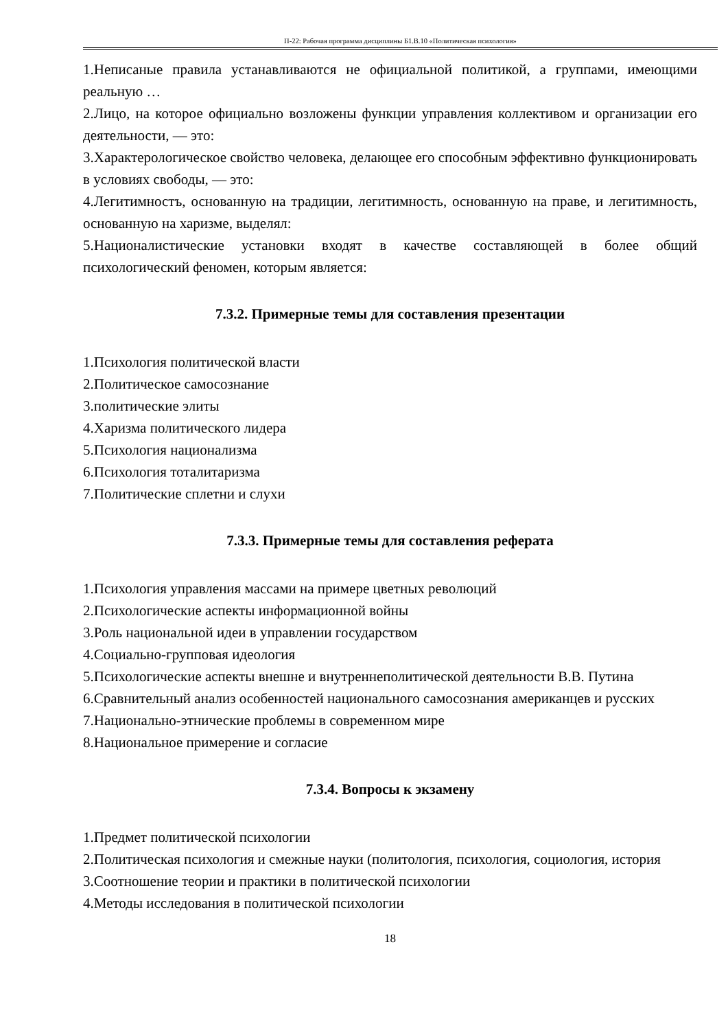П-22: Рабочая программа дисциплины Б1.В.10 «Политическая психология»
1.Неписаные правила устанавливаются не официальной политикой, а группами, имеющими реальную …
2.Лицо, на которое официально возложены функции управления коллективом и организации его деятельности, — это:
3.Характерологическое свойство человека, делающее его способным эффективно функционировать в условиях свободы, — это:
4.Легитимностъ, основанную на традиции, легитимность, основанную на праве, и легитимность, основанную на харизме, выделял:
5.Националистические установки входят в качестве составляющей в более общий психологический феномен, которым является:
7.3.2. Примерные темы для составления презентации
1.Психология политической власти
2.Политическое самосознание
3.политические элиты
4.Харизма политического лидера
5.Психология национализма
6.Психология тоталитаризма
7.Политические сплетни и слухи
7.3.3. Примерные темы для составления реферата
1.Психология управления массами на примере цветных революций
2.Психологические аспекты информационной войны
3.Роль национальной идеи в управлении государством
4.Социально-групповая идеология
5.Психологические аспекты внешне и внутреннеполитической деятельности В.В. Путина
6.Сравнительный анализ особенностей национального самосознания американцев и русских
7.Национально-этнические проблемы в современном мире
8.Национальное примерение и согласие
7.3.4. Вопросы к экзамену
1.Предмет политической психологии
2.Политическая психология и смежные науки (политология, психология, социология, история
3.Соотношение теории и практики в политической психологии
4.Методы исследования в политической психологии
18